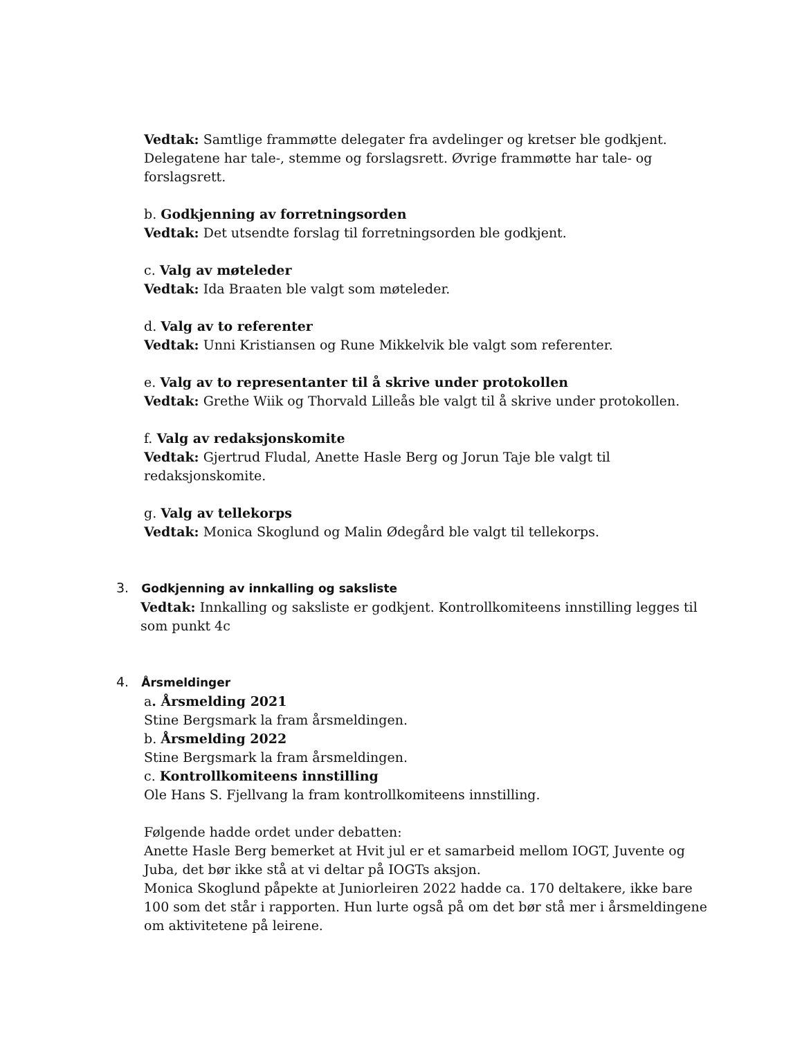Vedtak: Samtlige frammøtte delegater fra avdelinger og kretser ble godkjent. Delegatene har tale-, stemme og forslagsrett. Øvrige frammøtte har tale- og forslagsrett.
b. Godkjenning av forretningsorden
Vedtak: Det utsendte forslag til forretningsorden ble godkjent.
c. Valg av møteleder
Vedtak: Ida Braaten ble valgt som møteleder.
d. Valg av to referenter
Vedtak: Unni Kristiansen og Rune Mikkelvik ble valgt som referenter.
e. Valg av to representanter til å skrive under protokollen
Vedtak: Grethe Wiik og Thorvald Lilleås ble valgt til å skrive under protokollen.
f. Valg av redaksjonskomite
Vedtak: Gjertrud Fludal, Anette Hasle Berg og Jorun Taje ble valgt til
redaksjonskomite.
g. Valg av tellekorps
Vedtak: Monica Skoglund og Malin Ødegård ble valgt til tellekorps.
3. Godkjenning av innkalling og saksliste
Vedtak: Innkalling og saksliste er godkjent. Kontrollkomiteens innstilling legges til som punkt 4c
4. Årsmeldinger
a. Årsmelding 2021
Stine Bergsmark la fram årsmeldingen.
b. Årsmelding 2022
Stine Bergsmark la fram årsmeldingen.
c. Kontrollkomiteens innstilling
Ole Hans S. Fjellvang la fram kontrollkomiteens innstilling.
Følgende hadde ordet under debatten:
Anette Hasle Berg bemerket at Hvit jul er et samarbeid mellom IOGT, Juvente og Juba, det bør ikke stå at vi deltar på IOGTs aksjon.
Monica Skoglund påpekte at Juniorleiren 2022 hadde ca. 170 deltakere, ikke bare 100 som det står i rapporten. Hun lurte også på om det bør stå mer i årsmeldingene om aktivitetene på leirene.